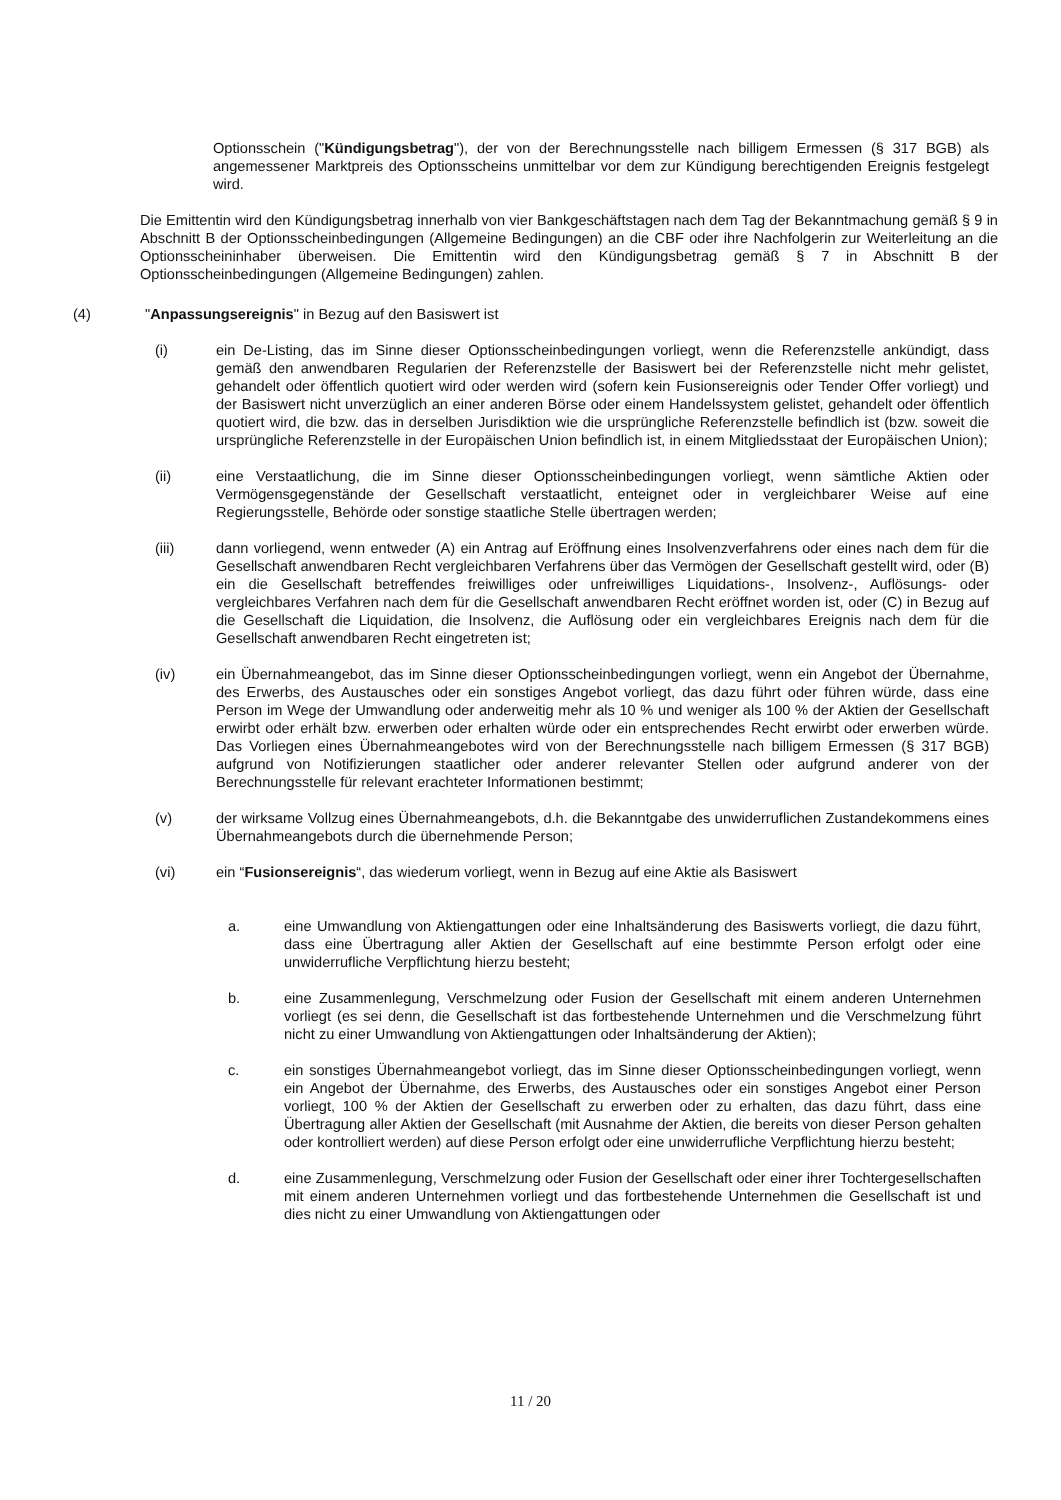Optionsschein ("Kündigungsbetrag"), der von der Berechnungsstelle nach billigem Ermessen (§ 317 BGB) als angemessener Marktpreis des Optionsscheins unmittelbar vor dem zur Kündigung berechtigenden Ereignis festgelegt wird.
Die Emittentin wird den Kündigungsbetrag innerhalb von vier Bankgeschäftstagen nach dem Tag der Bekanntmachung gemäß § 9 in Abschnitt B der Optionsscheinbedingungen (Allgemeine Bedingungen) an die CBF oder ihre Nachfolgerin zur Weiterleitung an die Optionsscheininhaber überweisen. Die Emittentin wird den Kündigungsbetrag gemäß § 7 in Abschnitt B der Optionsscheinbedingungen (Allgemeine Bedingungen) zahlen.
(4) "Anpassungsereignis" in Bezug auf den Basiswert ist
(i) ein De-Listing, das im Sinne dieser Optionsscheinbedingungen vorliegt, wenn die Referenzstelle ankündigt, dass gemäß den anwendbaren Regularien der Referenzstelle der Basiswert bei der Referenzstelle nicht mehr gelistet, gehandelt oder öffentlich quotiert wird oder werden wird (sofern kein Fusionsereignis oder Tender Offer vorliegt) und der Basiswert nicht unverzüglich an einer anderen Börse oder einem Handelssystem gelistet, gehandelt oder öffentlich quotiert wird, die bzw. das in derselben Jurisdiktion wie die ursprüngliche Referenzstelle befindlich ist (bzw. soweit die ursprüngliche Referenzstelle in der Europäischen Union befindlich ist, in einem Mitgliedsstaat der Europäischen Union);
(ii) eine Verstaatlichung, die im Sinne dieser Optionsscheinbedingungen vorliegt, wenn sämtliche Aktien oder Vermögensgegenstände der Gesellschaft verstaatlicht, enteignet oder in vergleichbarer Weise auf eine Regierungsstelle, Behörde oder sonstige staatliche Stelle übertragen werden;
(iii) dann vorliegend, wenn entweder (A) ein Antrag auf Eröffnung eines Insolvenzverfahrens oder eines nach dem für die Gesellschaft anwendbaren Recht vergleichbaren Verfahrens über das Vermögen der Gesellschaft gestellt wird, oder (B) ein die Gesellschaft betreffendes freiwilliges oder unfreiwilliges Liquidations-, Insolvenz-, Auflösungs- oder vergleichbares Verfahren nach dem für die Gesellschaft anwendbaren Recht eröffnet worden ist, oder (C) in Bezug auf die Gesellschaft die Liquidation, die Insolvenz, die Auflösung oder ein vergleichbares Ereignis nach dem für die Gesellschaft anwendbaren Recht eingetreten ist;
(iv) ein Übernahmeangebot, das im Sinne dieser Optionsscheinbedingungen vorliegt, wenn ein Angebot der Übernahme, des Erwerbs, des Austausches oder ein sonstiges Angebot vorliegt, das dazu führt oder führen würde, dass eine Person im Wege der Umwandlung oder anderweitig mehr als 10 % und weniger als 100 % der Aktien der Gesellschaft erwirbt oder erhält bzw. erwerben oder erhalten würde oder ein entsprechendes Recht erwirbt oder erwerben würde. Das Vorliegen eines Übernahmeangebotes wird von der Berechnungsstelle nach billigem Ermessen (§ 317 BGB) aufgrund von Notifizierungen staatlicher oder anderer relevanter Stellen oder aufgrund anderer von der Berechnungsstelle für relevant erachteter Informationen bestimmt;
(v) der wirksame Vollzug eines Übernahmeangebots, d.h. die Bekanntgabe des unwiderruflichen Zustandekommens eines Übernahmeangebots durch die übernehmende Person;
(vi) ein “Fusionsereignis“, das wiederum vorliegt, wenn in Bezug auf eine Aktie als Basiswert
a. eine Umwandlung von Aktiengattungen oder eine Inhaltsänderung des Basiswerts vorliegt, die dazu führt, dass eine Übertragung aller Aktien der Gesellschaft auf eine bestimmte Person erfolgt oder eine unwiderrufliche Verpflichtung hierzu besteht;
b. eine Zusammenlegung, Verschmelzung oder Fusion der Gesellschaft mit einem anderen Unternehmen vorliegt (es sei denn, die Gesellschaft ist das fortbestehende Unternehmen und die Verschmelzung führt nicht zu einer Umwandlung von Aktiengattungen oder Inhaltsänderung der Aktien);
c. ein sonstiges Übernahmeangebot vorliegt, das im Sinne dieser Optionsscheinbedingungen vorliegt, wenn ein Angebot der Übernahme, des Erwerbs, des Austausches oder ein sonstiges Angebot einer Person vorliegt, 100 % der Aktien der Gesellschaft zu erwerben oder zu erhalten, das dazu führt, dass eine Übertragung aller Aktien der Gesellschaft (mit Ausnahme der Aktien, die bereits von dieser Person gehalten oder kontrolliert werden) auf diese Person erfolgt oder eine unwiderrufliche Verpflichtung hierzu besteht;
d. eine Zusammenlegung, Verschmelzung oder Fusion der Gesellschaft oder einer ihrer Tochtergesellschaften mit einem anderen Unternehmen vorliegt und das fortbestehende Unternehmen die Gesellschaft ist und dies nicht zu einer Umwandlung von Aktiengattungen oder
11 / 20